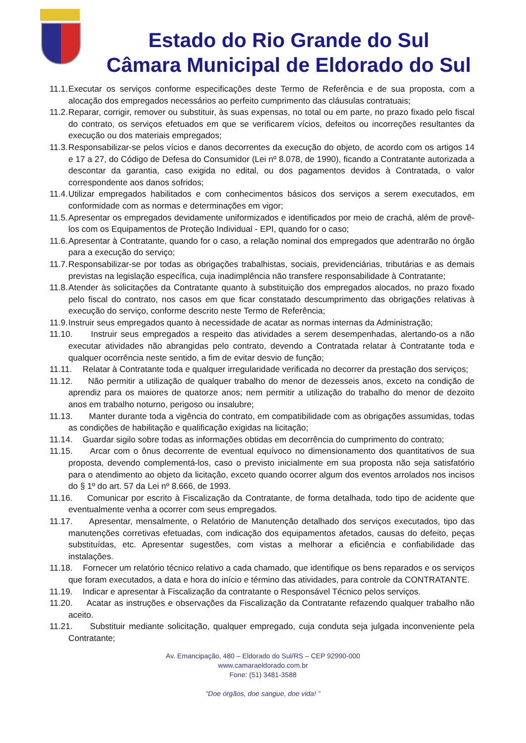Estado do Rio Grande do Sul
Câmara Municipal de Eldorado do Sul
11.1. Executar os serviços conforme especificações deste Termo de Referência e de sua proposta, com a alocação dos empregados necessários ao perfeito cumprimento das cláusulas contratuais;
11.2. Reparar, corrigir, remover ou substituir, às suas expensas, no total ou em parte, no prazo fixado pelo fiscal do contrato, os serviços efetuados em que se verificarem vícios, defeitos ou incorreções resultantes da execução ou dos materiais empregados;
11.3. Responsabilizar-se pelos vícios e danos decorrentes da execução do objeto, de acordo com os artigos 14 e 17 a 27, do Código de Defesa do Consumidor (Lei nº 8.078, de 1990), ficando a Contratante autorizada a descontar da garantia, caso exigida no edital, ou dos pagamentos devidos à Contratada, o valor correspondente aos danos sofridos;
11.4. Utilizar empregados habilitados e com conhecimentos básicos dos serviços a serem executados, em conformidade com as normas e determinações em vigor;
11.5. Apresentar os empregados devidamente uniformizados e identificados por meio de crachá, além de provê-los com os Equipamentos de Proteção Individual - EPI, quando for o caso;
11.6. Apresentar à Contratante, quando for o caso, a relação nominal dos empregados que adentrarão no órgão para a execução do serviço;
11.7. Responsabilizar-se por todas as obrigações trabalhistas, sociais, previdenciárias, tributárias e as demais previstas na legislação específica, cuja inadimplência não transfere responsabilidade à Contratante;
11.8. Atender às solicitações da Contratante quanto à substituição dos empregados alocados, no prazo fixado pelo fiscal do contrato, nos casos em que ficar constatado descumprimento das obrigações relativas à execução do serviço, conforme descrito neste Termo de Referência;
11.9. Instruir seus empregados quanto à necessidade de acatar as normas internas da Administração;
11.10. Instruir seus empregados a respeito das atividades a serem desempenhadas, alertando-os a não executar atividades não abrangidas pelo contrato, devendo a Contratada relatar à Contratante toda e qualquer ocorrência neste sentido, a fim de evitar desvio de função;
11.11. Relatar à Contratante toda e qualquer irregularidade verificada no decorrer da prestação dos serviços;
11.12. Não permitir a utilização de qualquer trabalho do menor de dezesseis anos, exceto na condição de aprendiz para os maiores de quatorze anos; nem permitir a utilização do trabalho do menor de dezoito anos em trabalho noturno, perigoso ou insalubre;
11.13. Manter durante toda a vigência do contrato, em compatibilidade com as obrigações assumidas, todas as condições de habilitação e qualificação exigidas na licitação;
11.14. Guardar sigilo sobre todas as informações obtidas em decorrência do cumprimento do contrato;
11.15. Arcar com o ônus decorrente de eventual equívoco no dimensionamento dos quantitativos de sua proposta, devendo complementá-los, caso o previsto inicialmente em sua proposta não seja satisfatório para o atendimento ao objeto da licitação, exceto quando ocorrer algum dos eventos arrolados nos incisos do § 1º do art. 57 da Lei nº 8.666, de 1993.
11.16. Comunicar por escrito à Fiscalização da Contratante, de forma detalhada, todo tipo de acidente que eventualmente venha a ocorrer com seus empregados.
11.17. Apresentar, mensalmente, o Relatório de Manutenção detalhado dos serviços executados, tipo das manutenções corretivas efetuadas, com indicação dos equipamentos afetados, causas do defeito, peças substituídas, etc. Apresentar sugestões, com vistas a melhorar a eficiência e confiabilidade das instalações.
11.18. Fornecer um relatório técnico relativo a cada chamado, que identifique os bens reparados e os serviços que foram executados, a data e hora do início e término das atividades, para controle da CONTRATANTE.
11.19. Indicar e apresentar à Fiscalização da contratante o Responsável Técnico pelos serviços.
11.20. Acatar as instruções e observações da Fiscalização da Contratante refazendo qualquer trabalho não aceito.
11.21. Substituir mediante solicitação, qualquer empregado, cuja conduta seja julgada inconveniente pela Contratante;
Av. Emancipação, 480 – Eldorado do Sul/RS – CEP 92990-000
www.camaraeldorado.com.br
Fone: (51) 3481-3588
“Doe órgãos, doe sangue, doe vida! ”